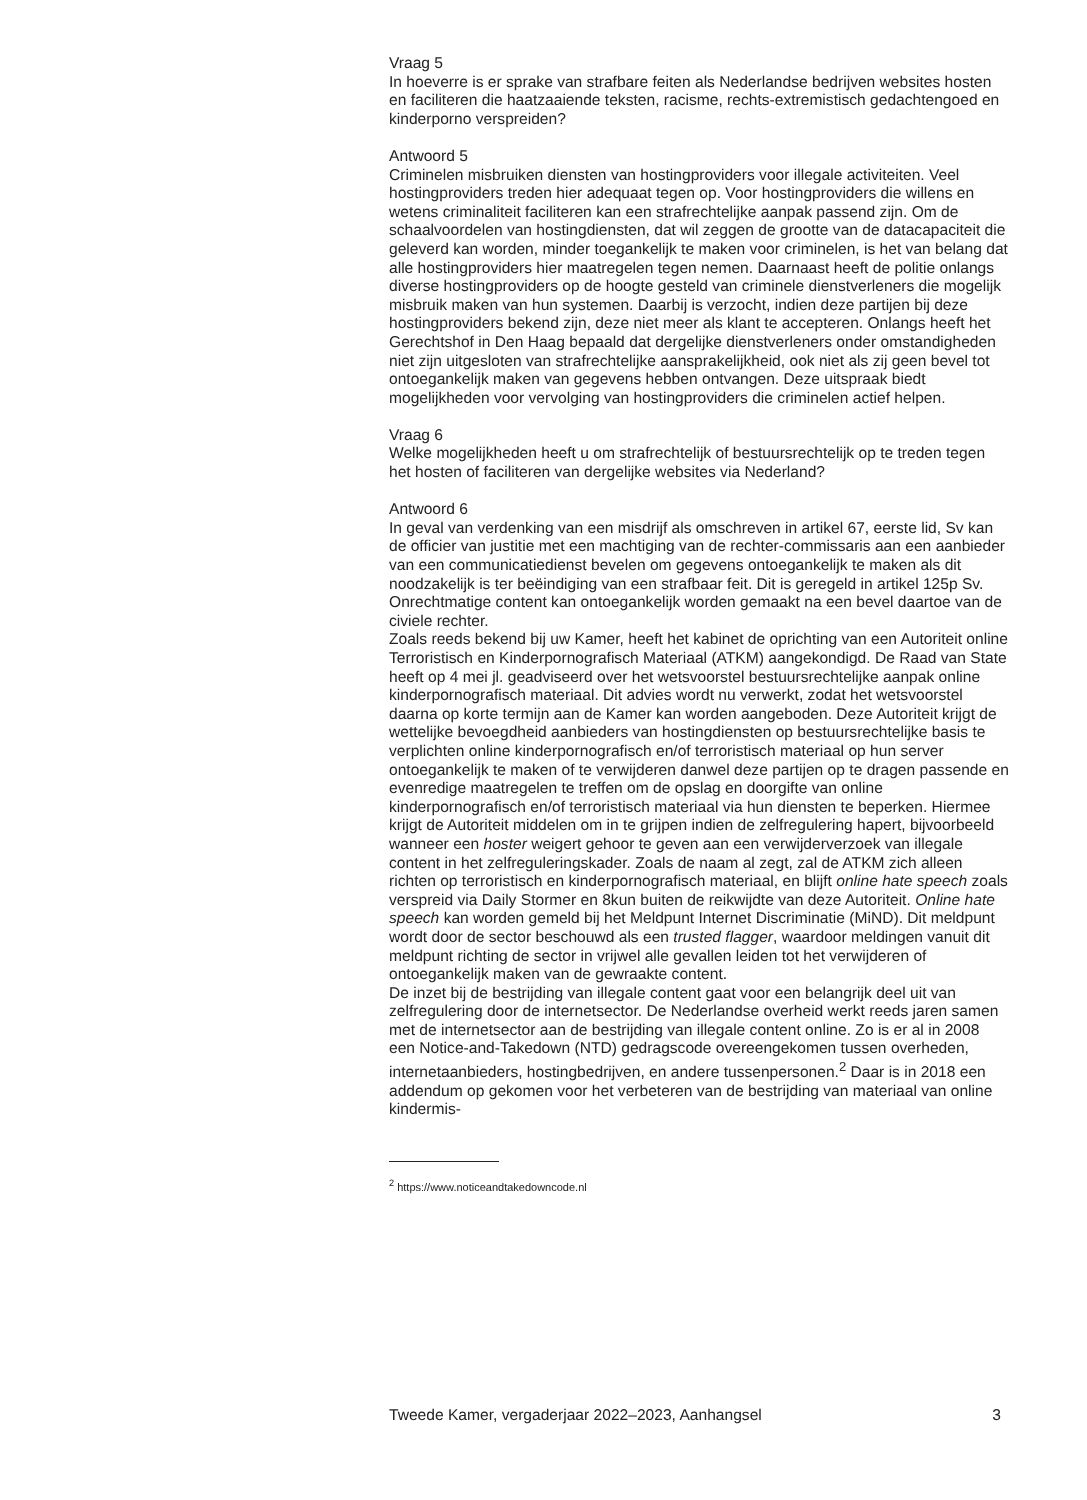Vraag 5
In hoeverre is er sprake van strafbare feiten als Nederlandse bedrijven websites hosten en faciliteren die haatzaaiende teksten, racisme, rechts-extremistisch gedachtengoed en kinderporno verspreiden?
Antwoord 5
Criminelen misbruiken diensten van hostingproviders voor illegale activiteiten. Veel hostingproviders treden hier adequaat tegen op. Voor hostingproviders die willens en wetens criminaliteit faciliteren kan een strafrechtelijke aanpak passend zijn. Om de schaalvoordelen van hostingdiensten, dat wil zeggen de grootte van de datacapaciteit die geleverd kan worden, minder toegankelijk te maken voor criminelen, is het van belang dat alle hostingproviders hier maatregelen tegen nemen. Daarnaast heeft de politie onlangs diverse hostingproviders op de hoogte gesteld van criminele dienstverleners die mogelijk misbruik maken van hun systemen. Daarbij is verzocht, indien deze partijen bij deze hostingproviders bekend zijn, deze niet meer als klant te accepteren. Onlangs heeft het Gerechtshof in Den Haag bepaald dat dergelijke dienstverleners onder omstandigheden niet zijn uitgesloten van strafrechtelijke aansprakelijkheid, ook niet als zij geen bevel tot ontoegankelijk maken van gegevens hebben ontvangen. Deze uitspraak biedt mogelijkheden voor vervolging van hostingproviders die criminelen actief helpen.
Vraag 6
Welke mogelijkheden heeft u om strafrechtelijk of bestuursrechtelijk op te treden tegen het hosten of faciliteren van dergelijke websites via Nederland?
Antwoord 6
In geval van verdenking van een misdrijf als omschreven in artikel 67, eerste lid, Sv kan de officier van justitie met een machtiging van de rechter-commissaris aan een aanbieder van een communicatiedienst bevelen om gegevens ontoegankelijk te maken als dit noodzakelijk is ter beëindiging van een strafbaar feit. Dit is geregeld in artikel 125p Sv. Onrechtmatige content kan ontoegankelijk worden gemaakt na een bevel daartoe van de civiele rechter.
Zoals reeds bekend bij uw Kamer, heeft het kabinet de oprichting van een Autoriteit online Terroristisch en Kinderpornografisch Materiaal (ATKM) aangekondigd. De Raad van State heeft op 4 mei jl. geadviseerd over het wetsvoorstel bestuursrechtelijke aanpak online kinderpornografisch materiaal. Dit advies wordt nu verwerkt, zodat het wetsvoorstel daarna op korte termijn aan de Kamer kan worden aangeboden. Deze Autoriteit krijgt de wettelijke bevoegdheid aanbieders van hostingdiensten op bestuursrechtelijke basis te verplichten online kinderpornografisch en/of terroristisch materiaal op hun server ontoegankelijk te maken of te verwijderen danwel deze partijen op te dragen passende en evenredige maatregelen te treffen om de opslag en doorgifte van online kinderpornografisch en/of terroristisch materiaal via hun diensten te beperken. Hiermee krijgt de Autoriteit middelen om in te grijpen indien de zelfregulering hapert, bijvoorbeeld wanneer een hoster weigert gehoor te geven aan een verwijderverzoek van illegale content in het zelfreguleringskader. Zoals de naam al zegt, zal de ATKM zich alleen richten op terroristisch en kinderpornografisch materiaal, en blijft online hate speech zoals verspreid via Daily Stormer en 8kun buiten de reikwijdte van deze Autoriteit. Online hate speech kan worden gemeld bij het Meldpunt Internet Discriminatie (MiND). Dit meldpunt wordt door de sector beschouwd als een trusted flagger, waardoor meldingen vanuit dit meldpunt richting de sector in vrijwel alle gevallen leiden tot het verwijderen of ontoegankelijk maken van de gewraakte content.
De inzet bij de bestrijding van illegale content gaat voor een belangrijk deel uit van zelfregulering door de internetsector. De Nederlandse overheid werkt reeds jaren samen met de internetsector aan de bestrijding van illegale content online. Zo is er al in 2008 een Notice-and-Takedown (NTD) gedragscode overeengekomen tussen overheden, internetaanbieders, hostingbedrijven, en andere tussenpersonen.<sup>2</sup> Daar is in 2018 een addendum op gekomen voor het verbeteren van de bestrijding van materiaal van online kindermis-
<sup>2</sup> https://www.noticeandtakedowncode.nl
Tweede Kamer, vergaderjaar 2022–2023, Aanhangsel 3